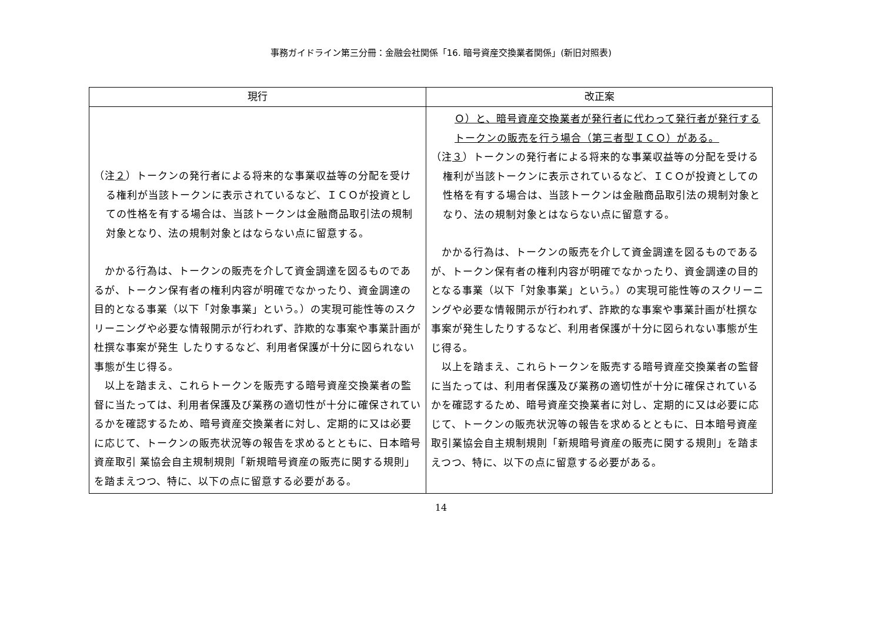事務ガイドライン第三分冊：金融会社関係「16. 暗号資産交換業者関係」(新旧対照表)
| 現行 | 改正案 |
| --- | --- |
| （注 ２ ）トークンの発行者による将来的な事業収益等の分配を受ける権利が当該トークンに表示されているなど、ＩＣＯが投資としての性格を有する場合は、当該トークンは金融商品取引法の規制対象となり、法の規制対象とはならない点に留意する。 かかる行為は、トークンの販売を介して資金調達を図るものであるが、トークン保有者の権利内容が明確でなかったり、資金調達の目的となる事業（以下「対象事業」という。）の実現可能性等のスクリーニングや必要な情報開示が行われず、詐欺的な事案や事業計画が杜撰な事案が発生 したりするなど、利用者保護が十分に図られない事態が生じ得る。 以上を踏まえ、これらトークンを販売する暗号資産交換業者の監督に当たっては、利用者保護及び業務の適切性が十分に確保されているかを確認するため、暗号資産交換業者に対し、定期的に又は必要に応じて、トークンの販売状況等の報告を求めるとともに、日本暗号資産取引 業協会自主規制規則「新規暗号資産の販売に関する規則」を踏まえつつ、特に、以下の点に留意する必要がある。 | Ｏ）と、暗号資産交換業者が発行者に代わって発行者が発行するトークンの販売を行う場合（第三者型ＩＣＯ）がある。 （注 ３ ）トークンの発行者による将来的な事業収益等の分配を受ける権利が当該トークンに表示されているなど、ＩＣＯが投資としての性格を有する場合は、当該トークンは金融商品取引法の規制対象となり、法の規制対象とはならない点に留意する。 かかる行為は、トークンの販売を介して資金調達を図るものであるが、トークン保有者の権利内容が明確でなかったり、資金調達の目的となる事業（以下「対象事業」という。）の実現可能性等のスクリーニングや必要な情報開示が行われず、詐欺的な事案や事業計画が杜撰な事案が発生したりするなど、利用者保護が十分に図られない事態が生じ得る。 以上を踏まえ、これらトークンを販売する暗号資産交換業者の監督に当たっては、利用者保護及び業務の適切性が十分に確保されているかを確認するため、暗号資産交換業者に対し、定期的に又は必要に応じて、トークンの販売状況等の報告を求めるとともに、日本暗号資産取引業協会自主規制規則「新規暗号資産の販売に関する規則」を踏まえつつ、特に、以下の点に留意する必要がある。 |
14